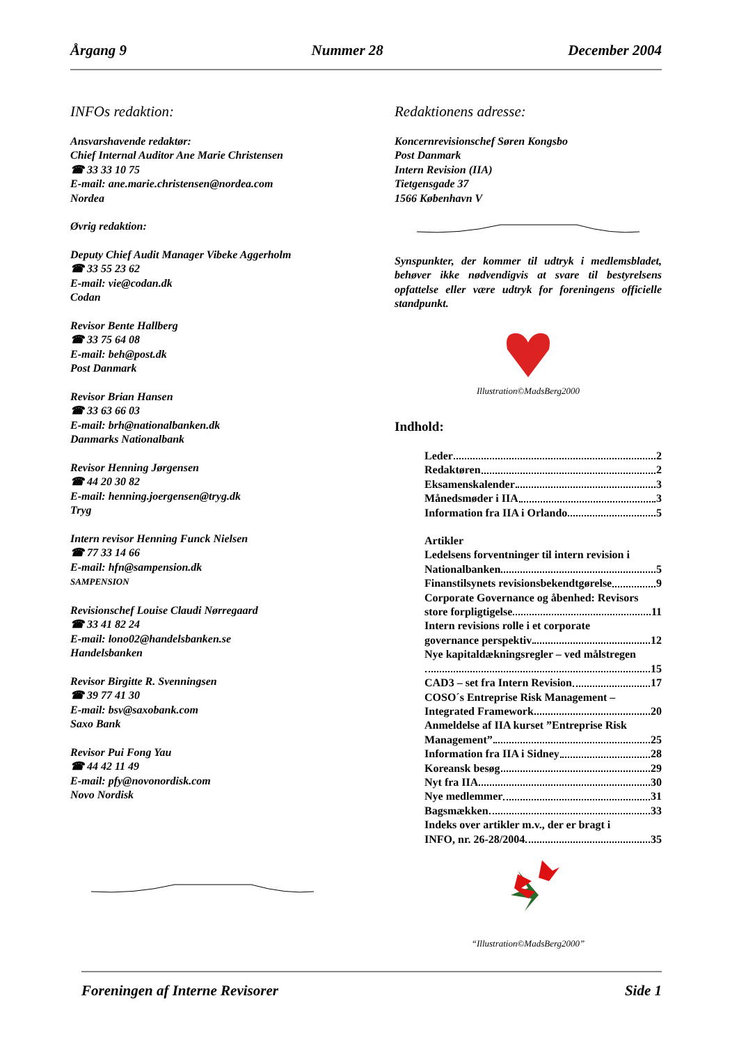Årgang 9 Nummer 28 December 2004
INFOs redaktion:
Ansvarshavende redaktør:
Chief Internal Auditor Ane Marie Christensen
☎ 33 33 10 75
E-mail: ane.marie.christensen@nordea.com
Nordea
Øvrig redaktion:
Deputy Chief Audit Manager Vibeke Aggerholm
☎ 33 55 23 62
E-mail: vie@codan.dk
Codan
Revisor Bente Hallberg
☎ 33 75 64 08
E-mail: beh@post.dk
Post Danmark
Revisor Brian Hansen
☎ 33 63 66 03
E-mail: brh@nationalbanken.dk
Danmarks Nationalbank
Revisor Henning Jørgensen
☎ 44 20 30 82
E-mail: henning.joergensen@tryg.dk
Tryg
Intern revisor Henning Funck Nielsen
☎ 77 33 14 66
E-mail: hfn@sampension.dk
SAMPENSION
Revisionschef Louise Claudi Nørregaard
☎ 33 41 82 24
E-mail: lono02@handelsbanken.se
Handelsbanken
Revisor Birgitte R. Svenningsen
☎ 39 77 41 30
E-mail: bsv@saxobank.com
Saxo Bank
Revisor Pui Fong Yau
☎ 44 42 11 49
E-mail: pfy@novonordisk.com
Novo Nordisk
Redaktionens adresse:
Koncernrevisionschef Søren Kongsbo
Post Danmark
Intern Revision (IIA)
Tietgensgade 37
1566 København V
Synspunkter, der kommer til udtryk i medlemsbladet, behøver ikke nødvendigvis at svare til bestyrelsens opfattelse eller være udtryk for foreningens officielle standpunkt.
Illustration©MadsBerg2000
Indhold:
Leder 2
Redaktøren 2
Eksamenskalender 3
Månedsmøder i IIA 3
Information fra IIA i Orlando 5
Artikler
Ledelsens forventninger til intern revision i
Nationalbanken 5
Finanstilsynets revisionsbekendtgørelse 9
Corporate Governance og åbenhed: Revisors
store forpligtigelse 11
Intern revisions rolle i et corporate
governance perspektiv 12
Nye kapitaldækningsregler – ved målstregen
15
CAD3 – set fra Intern Revision 17
COSO´s Entreprise Risk Management –
Integrated Framework 20
Anmeldelse af IIA kurset ”Entreprise Risk
Management” 25
Information fra IIA i Sidney 28
Koreansk besøg 29
Nyt fra IIA 30
Nye medlemmer 31
Bagsmækken 33
Indeks over artikler m.v., der er bragt i
INFO, nr. 26-28/2004 35
“Illustration©MadsBerg2000”
Foreningen af Interne Revisorer Side 1